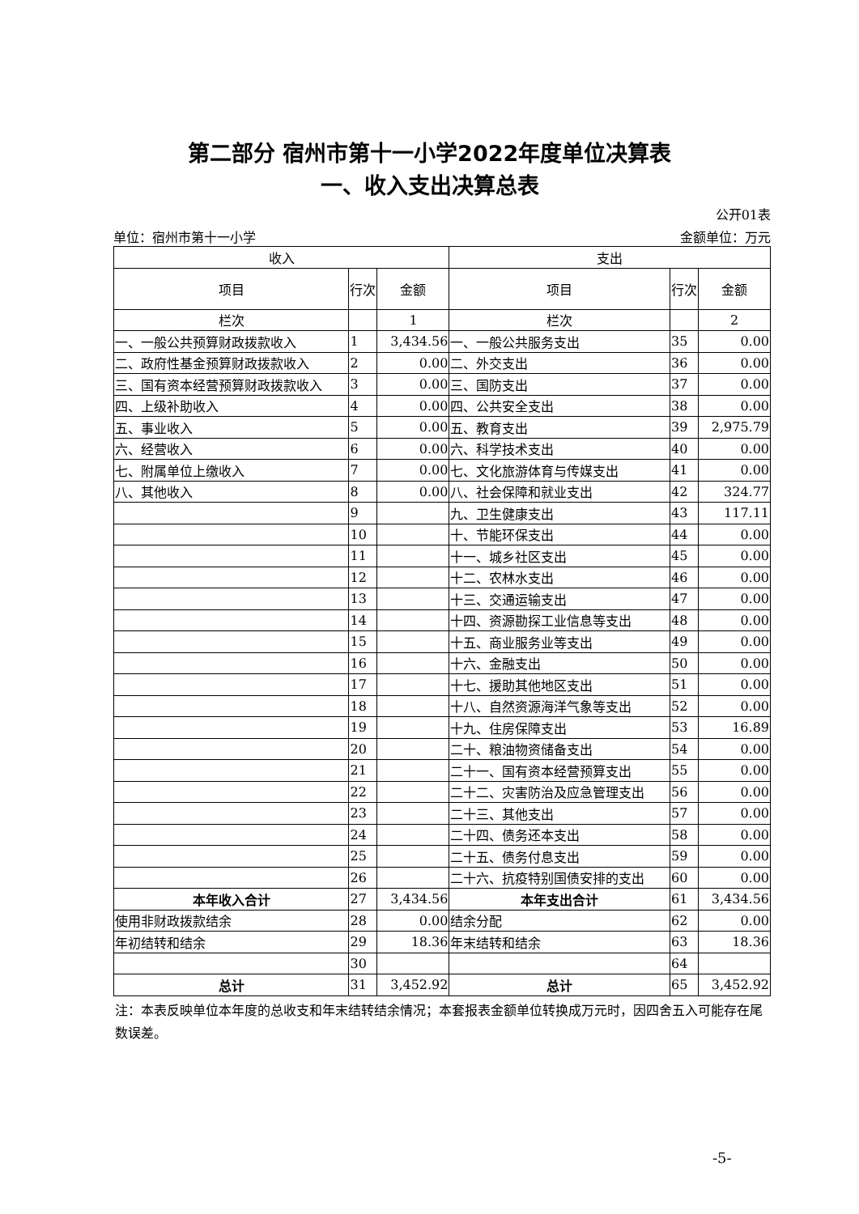第二部分 宿州市第十一小学2022年度单位决算表
一、收入支出决算总表
公开01表
单位：宿州市第十一小学 金额单位：万元
| 收入 | | | 支出 | | |
| --- | --- | --- | --- | --- | --- |
| 项目 | 行次 | 金额 | 项目 | 行次 | 金额 |
| 栏次 | | 1 | 栏次 | | 2 |
| 一、一般公共预算财政拨款收入 | 1 | 3,434.56 | 一、一般公共服务支出 | 35 | 0.00 |
| 二、政府性基金预算财政拨款收入 | 2 | 0.00 | 二、外交支出 | 36 | 0.00 |
| 三、国有资本经营预算财政拨款收入 | 3 | 0.00 | 三、国防支出 | 37 | 0.00 |
| 四、上级补助收入 | 4 | 0.00 | 四、公共安全支出 | 38 | 0.00 |
| 五、事业收入 | 5 | 0.00 | 五、教育支出 | 39 | 2,975.79 |
| 六、经营收入 | 6 | 0.00 | 六、科学技术支出 | 40 | 0.00 |
| 七、附属单位上缴收入 | 7 | 0.00 | 七、文化旅游体育与传媒支出 | 41 | 0.00 |
| 八、其他收入 | 8 | 0.00 | 八、社会保障和就业支出 | 42 | 324.77 |
| | 9 | | 九、卫生健康支出 | 43 | 117.11 |
| | 10 | | 十、节能环保支出 | 44 | 0.00 |
| | 11 | | 十一、城乡社区支出 | 45 | 0.00 |
| | 12 | | 十二、农林水支出 | 46 | 0.00 |
| | 13 | | 十三、交通运输支出 | 47 | 0.00 |
| | 14 | | 十四、资源勘探工业信息等支出 | 48 | 0.00 |
| | 15 | | 十五、商业服务业等支出 | 49 | 0.00 |
| | 16 | | 十六、金融支出 | 50 | 0.00 |
| | 17 | | 十七、援助其他地区支出 | 51 | 0.00 |
| | 18 | | 十八、自然资源海洋气象等支出 | 52 | 0.00 |
| | 19 | | 十九、住房保障支出 | 53 | 16.89 |
| | 20 | | 二十、粮油物资储备支出 | 54 | 0.00 |
| | 21 | | 二十一、国有资本经营预算支出 | 55 | 0.00 |
| | 22 | | 二十二、灾害防治及应急管理支出 | 56 | 0.00 |
| | 23 | | 二十三、其他支出 | 57 | 0.00 |
| | 24 | | 二十四、债务还本支出 | 58 | 0.00 |
| | 25 | | 二十五、债务付息支出 | 59 | 0.00 |
| | 26 | | 二十六、抗疫特别国债安排的支出 | 60 | 0.00 |
| 本年收入合计 | 27 | 3,434.56 | 本年支出合计 | 61 | 3,434.56 |
| 使用非财政拨款结余 | 28 | 0.00 | 结余分配 | 62 | 0.00 |
| 年初结转和结余 | 29 | 18.36 | 年末结转和结余 | 63 | 18.36 |
| | 30 | | | 64 | |
| 总计 | 31 | 3,452.92 | 总计 | 65 | 3,452.92 |
注：本表反映单位本年度的总收支和年末结转结余情况；本套报表金额单位转换成万元时，因四舍五入可能存在尾数误差。
-5-